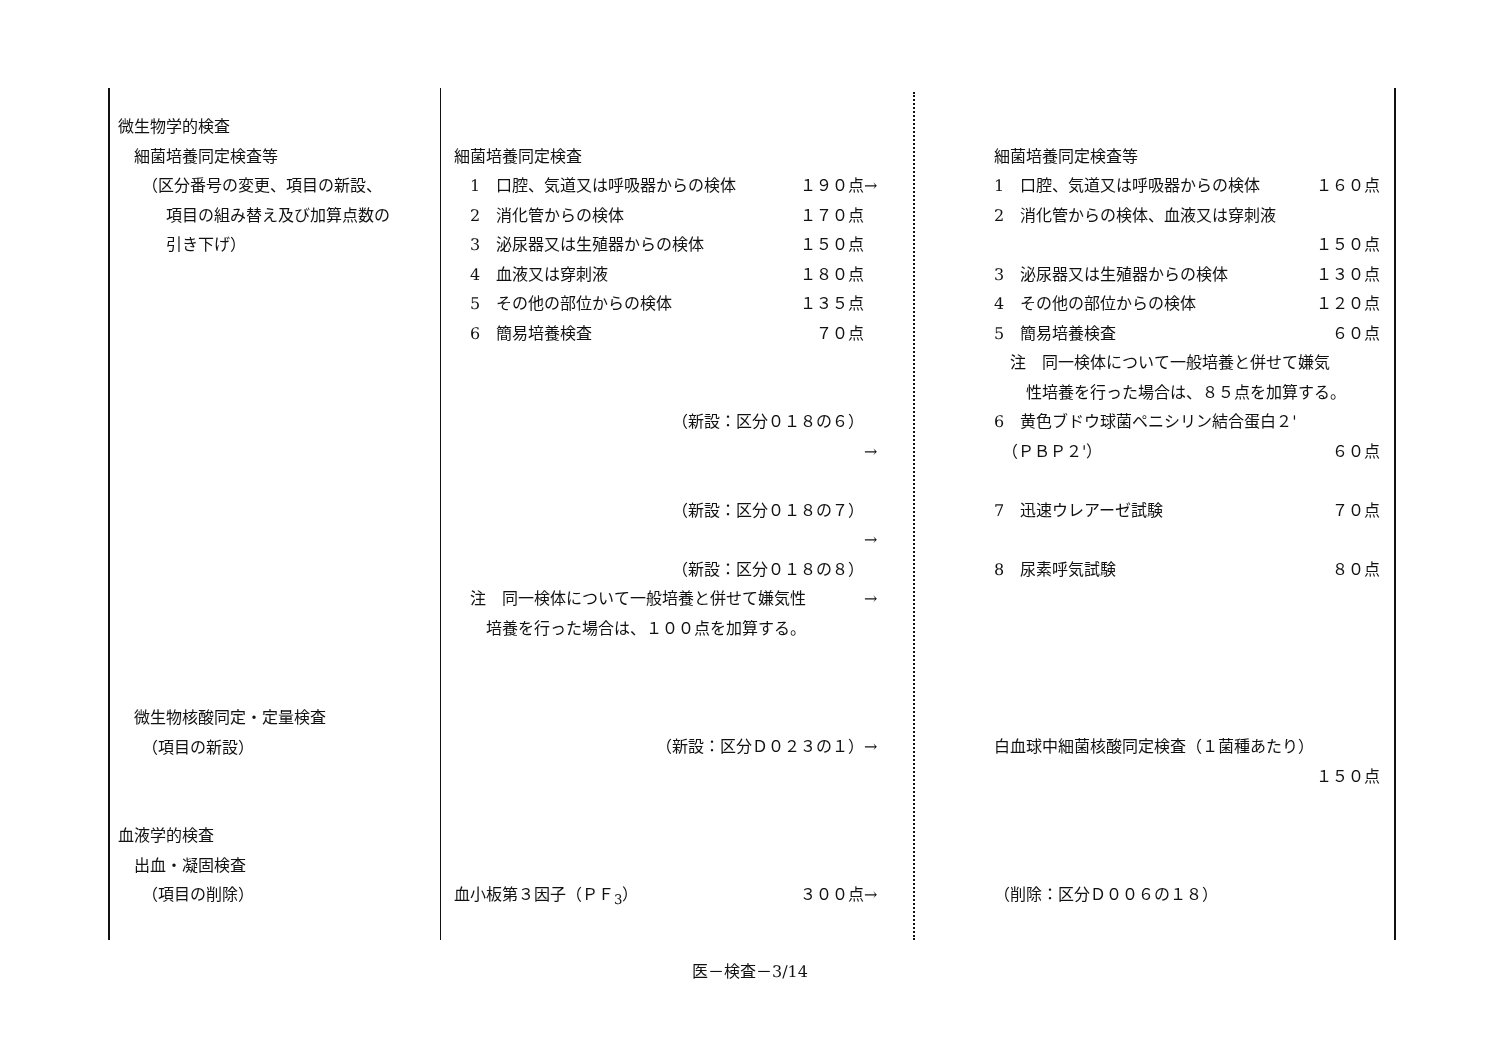| 微生物学的検査 細菌培養同定検査等 （区分番号の変更、項目の新設、 項目の組み替え及び加算点数の 引き下げ） | 細菌培養同定検査 1 口腔、気道又は呼吸器からの検体 １９０点 2 消化管からの検体 １７０点 3 泌尿器又は生殖器からの検体 １５０点 4 血液又は穿刺液 １８０点 5 その他の部位からの検体 １３５点 6 簡易培養検査 ７０点 （新設：区分０１８の６） （新設：区分０１８の７） （新設：区分０１８の８） 注 同一検体について一般培養と併せて嫌気性 培養を行った場合は、１００点を加算する。 | → → → → | 細菌培養同定検査等 1 口腔、気道又は呼吸器からの検体 １６０点 2 消化管からの検体、血液又は穿刺液 １５０点 3 泌尿器又は生殖器からの検体 １３０点 4 その他の部位からの検体 １２０点 5 簡易培養検査 ６０点 注 同一検体について一般培養と併せて嫌気 性培養を行った場合は、８５点を加算する。 6 黄色ブドウ球菌ペニシリン結合蛋白２' （ＰＢＰ２'） ６０点 7 迅速ウレアーゼ試験 ７０点 8 尿素呼気試験 ８０点 |
| 微生物核酸同定・定量検査 （項目の新設） | （新設：区分Ｄ０２３の１） | → | 白血球中細菌核酸同定検査（１菌種あたり） １５０点 |
| 血液学的検査 出血・凝固検査 （項目の削除） | 血小板第３因子（ＰＦ<sub>3</sub>） ３００点 | → | （削除：区分Ｄ００６の１８） |
医－検査－3/14